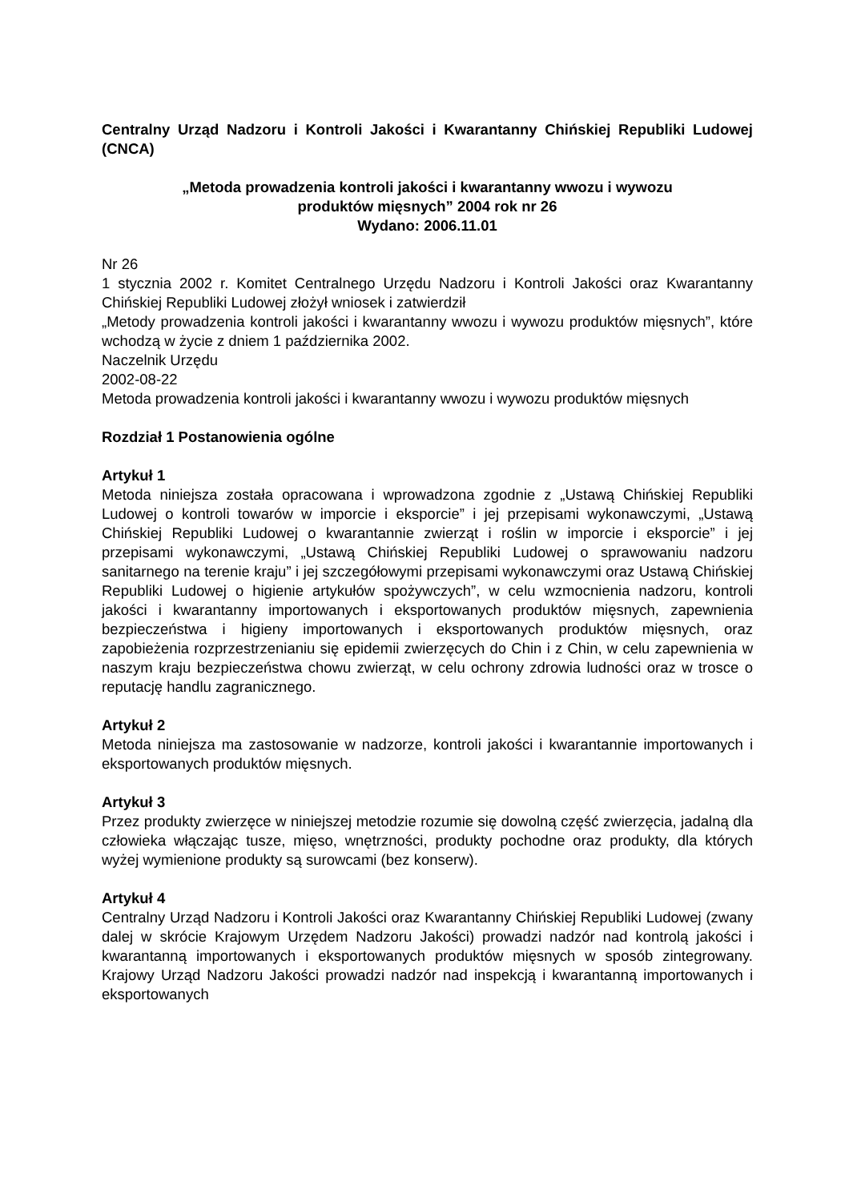Centralny Urząd Nadzoru i Kontroli Jakości i Kwarantanny Chińskiej Republiki Ludowej (CNCA)
„Metoda prowadzenia kontroli jakości i kwarantanny wwozu i wywozu
produktów mięsnych” 2004 rok nr 26
Wydano: 2006.11.01
Nr 26
1 stycznia 2002 r. Komitet Centralnego Urzędu Nadzoru i Kontroli Jakości oraz Kwarantanny Chińskiej Republiki Ludowej złożył wniosek i zatwierdził
„Metody prowadzenia kontroli jakości i kwarantanny wwozu i wywozu produktów mięsnych”, które wchodzą w życie z dniem 1 października 2002.
Naczelnik Urzędu
2002-08-22
Metoda prowadzenia kontroli jakości i kwarantanny wwozu i wywozu produktów mięsnych
Rozdział 1 Postanowienia ogólne
Artykuł 1
Metoda niniejsza została opracowana i wprowadzona zgodnie z „Ustawą Chińskiej Republiki Ludowej o kontroli towarów w imporcie i eksporcie” i jej przepisami wykonawczymi, „Ustawą Chińskiej Republiki Ludowej o kwarantannie zwierząt i roślin w imporcie i eksporcie” i jej przepisami wykonawczymi, „Ustawą Chińskiej Republiki Ludowej o sprawowaniu nadzoru sanitarnego na terenie kraju” i jej szczegółowymi przepisami wykonawczymi oraz Ustawą Chińskiej Republiki Ludowej o higienie artykułów spożywczych”, w celu wzmocnienia nadzoru, kontroli jakości i kwarantanny importowanych i eksportowanych produktów mięsnych, zapewnienia bezpieczeństwa i higieny importowanych i eksportowanych produktów mięsnych, oraz zapobieżenia rozprzestrzenianiu się epidemii zwierzęcych do Chin i z Chin, w celu zapewnienia w naszym kraju bezpieczeństwa chowu zwierząt, w celu ochrony zdrowia ludności oraz w trosce o reputację handlu zagranicznego.
Artykuł 2
Metoda niniejsza ma zastosowanie w nadzorze, kontroli jakości i kwarantannie importowanych i eksportowanych produktów mięsnych.
Artykuł 3
Przez produkty zwierzęce w niniejszej metodzie rozumie się dowolną część zwierzęcia, jadalną dla człowieka włączając tusze, mięso, wnętrzności, produkty pochodne oraz produkty, dla których wyżej wymienione produkty są surowcami (bez konserw).
Artykuł 4
Centralny Urząd Nadzoru i Kontroli Jakości oraz Kwarantanny Chińskiej Republiki Ludowej (zwany dalej w skrócie Krajowym Urzędem Nadzoru Jakości) prowadzi nadzór nad kontrolą jakości i kwarantanną importowanych i eksportowanych produktów mięsnych w sposób zintegrowany. Krajowy Urząd Nadzoru Jakości prowadzi nadzór nad inspekcją i kwarantanną importowanych i eksportowanych